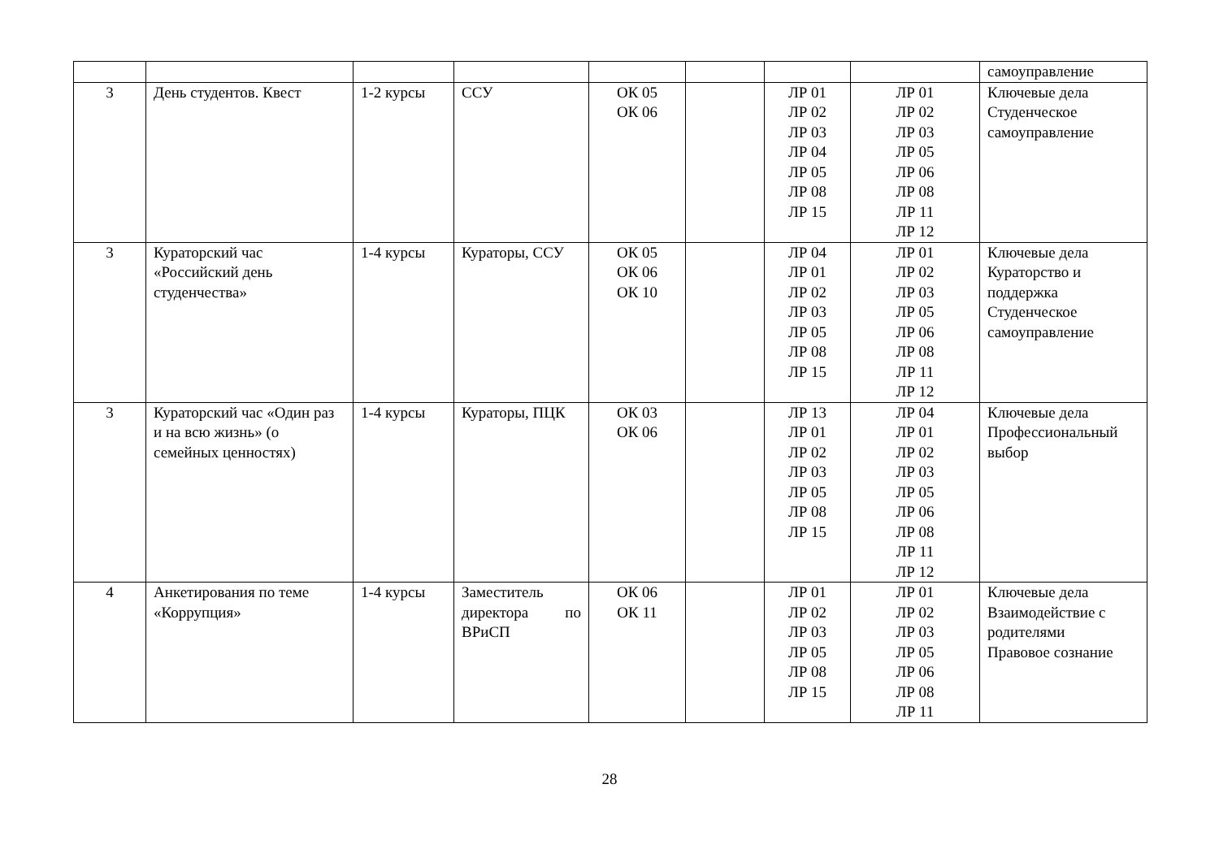| | | | | | | | | самоуправление |
| 3 | День студентов. Квест | 1-2 курсы | ССУ | ОК 05 ОК 06 | | ЛР 01 ЛР 02 ЛР 03 ЛР 04 ЛР 05 ЛР 08 ЛР 15 | ЛР 01 ЛР 02 ЛР 03 ЛР 05 ЛР 06 ЛР 08 ЛР 11 ЛР 12 | Ключевые дела Студенческое самоуправление |
| 3 | Кураторский час «Российский день студенчества» | 1-4 курсы | Кураторы, ССУ | ОК 05 ОК 06 ОК 10 | | ЛР 04 ЛР 01 ЛР 02 ЛР 03 ЛР 05 ЛР 08 ЛР 15 | ЛР 01 ЛР 02 ЛР 03 ЛР 05 ЛР 06 ЛР 08 ЛР 11 ЛР 12 | Ключевые дела Кураторство и поддержка Студенческое самоуправление |
| 3 | Кураторский час «Один раз и на всю жизнь» (о семейных ценностях) | 1-4 курсы | Кураторы, ПЦК | ОК 03 ОК 06 | | ЛР 13 ЛР 01 ЛР 02 ЛР 03 ЛР 05 ЛР 08 ЛР 15 | ЛР 04 ЛР 01 ЛР 02 ЛР 03 ЛР 05 ЛР 06 ЛР 08 ЛР 11 ЛР 12 | Ключевые дела Профессиональный выбор |
| 4 | Анкетирования по теме «Коррупция» | 1-4 курсы | Заместитель директора по ВРиСП | ОК 06 ОК 11 | | ЛР 01 ЛР 02 ЛР 03 ЛР 05 ЛР 08 ЛР 15 | ЛР 01 ЛР 02 ЛР 03 ЛР 05 ЛР 06 ЛР 08 ЛР 11 | Ключевые дела Взаимодействие с родителями Правовое сознание |
28